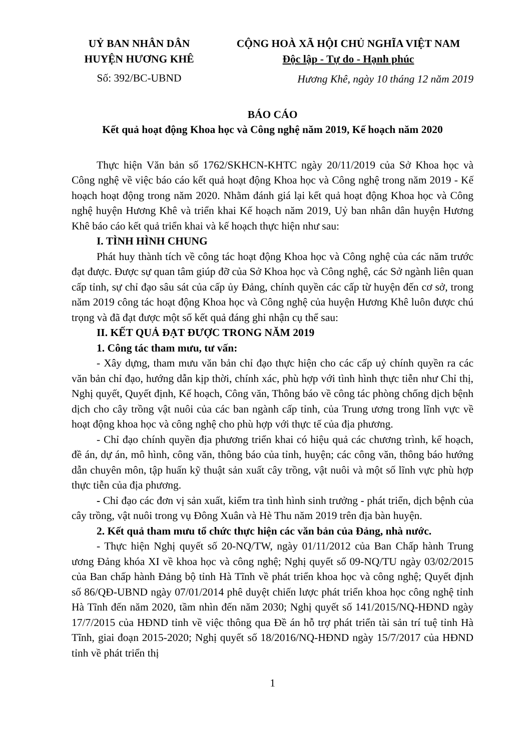UỶ BAN NHÂN DÂN
HUYỆN HƯƠNG KHÊ
Số: 392/BC-UBND
CỘNG HOÀ XÃ HỘI CHỦ NGHĨA VIỆT NAM
Độc lập - Tự do - Hạnh phúc
Hương Khê, ngày 10 tháng 12 năm 2019
BÁO CÁO
Kết quả hoạt động Khoa học và Công nghệ năm 2019, Kế hoạch năm 2020
Thực hiện Văn bản số 1762/SKHCN-KHTC ngày 20/11/2019 của Sở Khoa học và Công nghệ về việc báo cáo kết quả hoạt động Khoa học và Công nghệ trong năm 2019 - Kế hoạch hoạt động trong năm 2020. Nhằm đánh giá lại kết quả hoạt động Khoa học và Công nghệ huyện Hương Khê và triển khai Kế hoạch năm 2019, Uỷ ban nhân dân huyện Hương Khê báo cáo kết quả triển khai và kế hoạch thực hiện như sau:
I. TÌNH HÌNH CHUNG
Phát huy thành tích về công tác hoạt động Khoa học và Công nghệ của các năm trước đạt được. Được sự quan tâm giúp đỡ của Sở Khoa học và Công nghệ, các Sở ngành liên quan cấp tỉnh, sự chỉ đạo sâu sát của cấp ủy Đảng, chính quyền các cấp từ huyện đến cơ sở, trong năm 2019 công tác hoạt động Khoa học và Công nghệ của huyện Hương Khê luôn được chú trọng và đã đạt được một số kết quả đáng ghi nhận cụ thể sau:
II. KẾT QUẢ ĐẠT ĐƯỢC TRONG NĂM 2019
1. Công tác tham mưu, tư vấn:
- Xây dựng, tham mưu văn bản chỉ đạo thực hiện cho các cấp uỷ chính quyền ra các văn bản chỉ đạo, hướng dẫn kịp thời, chính xác, phù hợp với tình hình thực tiễn như Chỉ thị, Nghị quyết, Quyết định, Kế hoạch, Công văn, Thông báo về công tác phòng chống dịch bệnh dịch cho cây trồng vật nuôi của các ban ngành cấp tỉnh, của Trung ương trong lĩnh vực về hoạt động khoa học và công nghệ cho phù hợp với thực tế của địa phương.
- Chỉ đạo chính quyền địa phương triển khai có hiệu quả các chương trình, kế hoạch, đề án, dự án, mô hình, công văn, thông báo của tỉnh, huyện; các công văn, thông báo hướng dẫn chuyên môn, tập huấn kỹ thuật sản xuất cây trồng, vật nuôi và một số lĩnh vực phù hợp thực tiễn của địa phương.
- Chỉ đạo các đơn vị sản xuất, kiểm tra tình hình sinh trưởng - phát triển, dịch bệnh của cây trồng, vật nuôi trong vụ Đông Xuân và Hè Thu năm 2019 trên địa bàn huyện.
2. Kết quả tham mưu tổ chức thực hiện các văn bản của Đảng, nhà nước.
- Thực hiện Nghị quyết số 20-NQ/TW, ngày 01/11/2012 của Ban Chấp hành Trung ương Đảng khóa XI về khoa học và công nghệ; Nghị quyết số 09-NQ/TU ngày 03/02/2015 của Ban chấp hành Đảng bộ tỉnh Hà Tĩnh về phát triển khoa học và công nghệ; Quyết định số 86/QĐ-UBND ngày 07/01/2014 phê duyệt chiến lược phát triển khoa học công nghệ tỉnh Hà Tĩnh đến năm 2020, tầm nhìn đến năm 2030; Nghị quyết số 141/2015/NQ-HĐND ngày 17/7/2015 của HĐND tỉnh về việc thông qua Đề án hỗ trợ phát triển tài sản trí tuệ tỉnh Hà Tĩnh, giai đoạn 2015-2020; Nghị quyết số 18/2016/NQ-HĐND ngày 15/7/2017 của HĐND tỉnh về phát triển thị
1